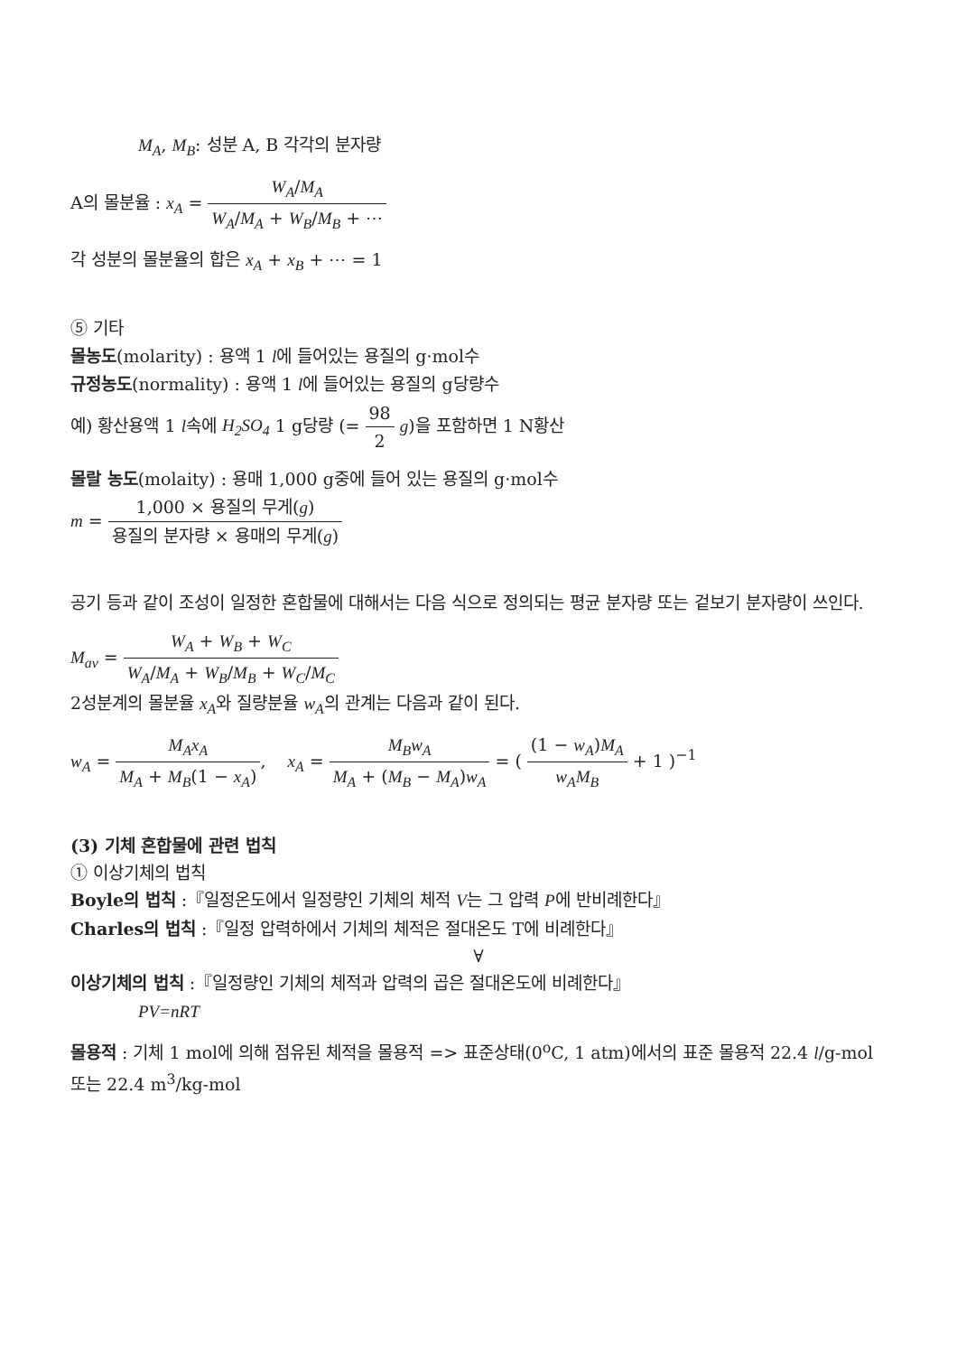M<sub>A</sub>, M<sub>B</sub>: 성분 A, B 각각의 분자량
A의 몰분율 : x<sub>A</sub> = W<sub>A</sub>/M<sub>A</sub> W<sub>A</sub>/M<sub>A</sub> + W<sub>B</sub>/M<sub>B</sub> + ⋯
각 성분의 몰분율의 합은 x<sub>A</sub> + x<sub>B</sub> + ⋯ = 1
⑤ 기타
몰농도(molarity) : 용액 1 l에 들어있는 용질의 g·mol수
규정농도(normality) : 용액 1 l에 들어있는 용질의 g당량수
예) 황산용액 1 l속에 H<sub>2</sub>SO<sub>4</sub> 1 g당량 (= 98 2 g)을 포함하면 1 N황산
몰랄 농도(molaity) : 용매 1,000 g중에 들어 있는 용질의 g·mol수
m = 1,000 × 용질의 무게(g) 용질의 분자량 × 용매의 무게(g)
공기 등과 같이 조성이 일정한 혼합물에 대해서는 다음 식으로 정의되는 평균 분자량 또는 겉보기 분자량이 쓰인다.
M<sub>av</sub> = W<sub>A</sub> + W<sub>B</sub> + W<sub>C</sub> W<sub>A</sub>/M<sub>A</sub> + W<sub>B</sub>/M<sub>B</sub> + W<sub>C</sub>/M<sub>C</sub>
2성분계의 몰분율 x<sub>A</sub>와 질량분율 w<sub>A</sub>의 관계는 다음과 같이 된다.
w<sub>A</sub> = M<sub>A</sub>x<sub>A</sub> M<sub>A</sub> + M<sub>B</sub>(1 − x<sub>A</sub>), x<sub>A</sub> = M<sub>B</sub>w<sub>A</sub> M<sub>A</sub> + (M<sub>B</sub> − M<sub>A</sub>)w<sub>A</sub> = ( (1 − w<sub>A</sub>)M<sub>A</sub> w<sub>A</sub>M<sub>B</sub> + 1 )<sup>−1</sup>
(3) 기체 혼합물에 관련 법칙
① 이상기체의 법칙
Boyle의 법칙 :『일정온도에서 일정량인 기체의 체적 V는 그 압력 P에 반비례한다』
Charles의 법칙 :『일정 압력하에서 기체의 체적은 절대온도 T에 비례한다』
∀
이상기체의 법칙 :『일정량인 기체의 체적과 압력의 곱은 절대온도에 비례한다』
PV=nRT
몰용적 : 기체 1 mol에 의해 점유된 체적을 몰용적 => 표준상태(0<sup>o</sup>C, 1 atm)에서의 표준 몰용적 22.4 l/g-mol 또는 22.4 m<sup>3</sup>/kg-mol